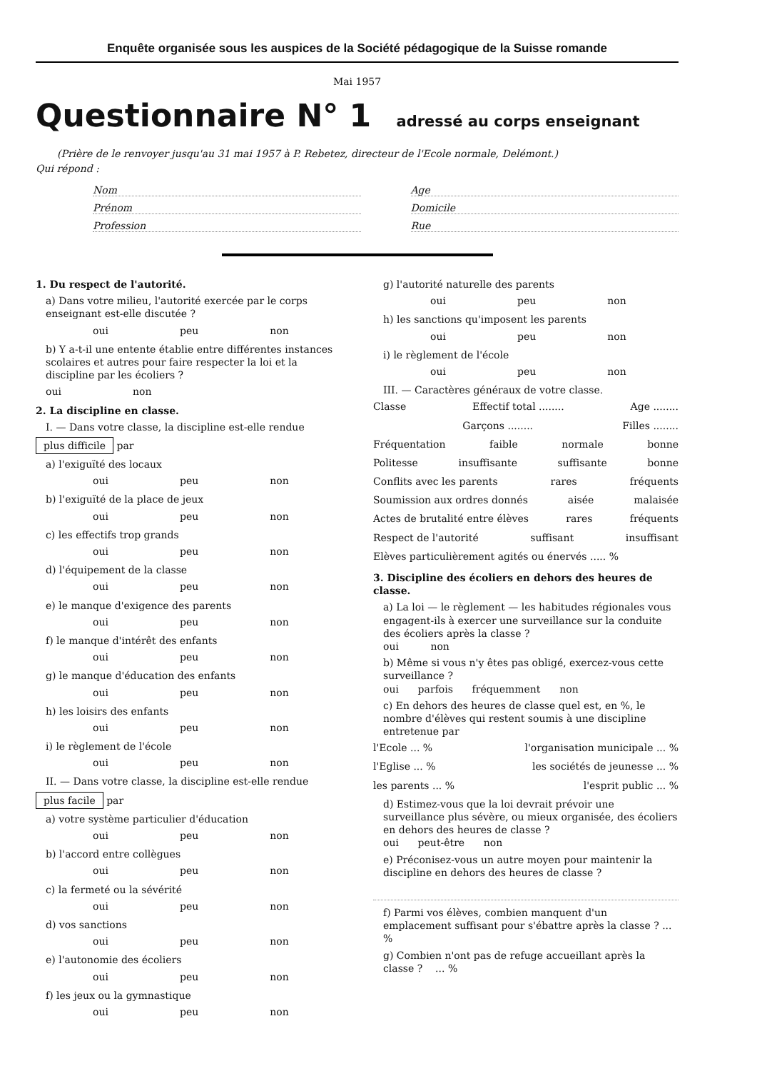Enquête organisée sous les auspices de la Société pédagogique de la Suisse romande
Mai 1957
Questionnaire N° 1 adressé au corps enseignant
(Prière de le renvoyer jusqu'au 31 mai 1957 à P. Rebetez, directeur de l'Ecole normale, Delémont.)
Qui répond :
Nom
Age
Prénom
Domicile
Profession
Rue
1. Du respect de l'autorité.
a) Dans votre milieu, l'autorité exercée par le corps enseignant est-elle discutée ?
oui peu non
b) Y a-t-il une entente établie entre différentes instances scolaires et autres pour faire respecter la loi et la discipline par les écoliers ?
oui non
2. La discipline en classe.
I. — Dans votre classe, la discipline est-elle rendue
plus difficile par
a) l'exiguïté des locaux
oui peu non
b) l'exiguïté de la place de jeux
oui peu non
c) les effectifs trop grands
oui peu non
d) l'équipement de la classe
oui peu non
e) le manque d'exigence des parents
oui peu non
f) le manque d'intérêt des enfants
oui peu non
g) le manque d'éducation des enfants
oui peu non
h) les loisirs des enfants
oui peu non
i) le règlement de l'école
oui peu non
II. — Dans votre classe, la discipline est-elle rendue
plus facile par
a) votre système particulier d'éducation
oui peu non
b) l'accord entre collègues
oui peu non
c) la fermeté ou la sévérité
oui peu non
d) vos sanctions
oui peu non
e) l'autonomie des écoliers
oui peu non
f) les jeux ou la gymnastique
oui peu non
g) l'autorité naturelle des parents
oui peu non
h) les sanctions qu'imposent les parents
oui peu non
i) le règlement de l'école
oui peu non
III. — Caractères généraux de votre classe.
Classe Effectif total ........ Age ........
Garçons ........ Filles ........
Fréquentation faible normale bonne
Politesse insuffisante suffisante bonne
Conflits avec les parents rares fréquents
Soumission aux ordres donnés aisée malaisée
Actes de brutalité entre élèves rares fréquents
Respect de l'autorité suffisant insuffisant
Elèves particulièrement agités ou énervés ..... %
3. Discipline des écoliers en dehors des heures de classe.
a) La loi — le règlement — les habitudes régionales vous engagent-ils à exercer une surveillance sur la conduite des écoliers après la classe ?
oui non
b) Même si vous n'y êtes pas obligé, exercez-vous cette surveillance ?
oui parfois fréquemment non
c) En dehors des heures de classe quel est, en %, le nombre d'élèves qui restent soumis à une discipline entretenue par
l'Ecole ... % l'organisation municipale ... %
l'Eglise ... % les sociétés de jeunesse ... %
les parents ... % l'esprit public ... %
d) Estimez-vous que la loi devrait prévoir une surveillance plus sévère, ou mieux organisée, des écoliers en dehors des heures de classe ?
oui peut-être non
e) Préconisez-vous un autre moyen pour maintenir la discipline en dehors des heures de classe ?
f) Parmi vos élèves, combien manquent d'un emplacement suffisant pour s'ébattre après la classe ? ... %
g) Combien n'ont pas de refuge accueillant après la classe ? ... %